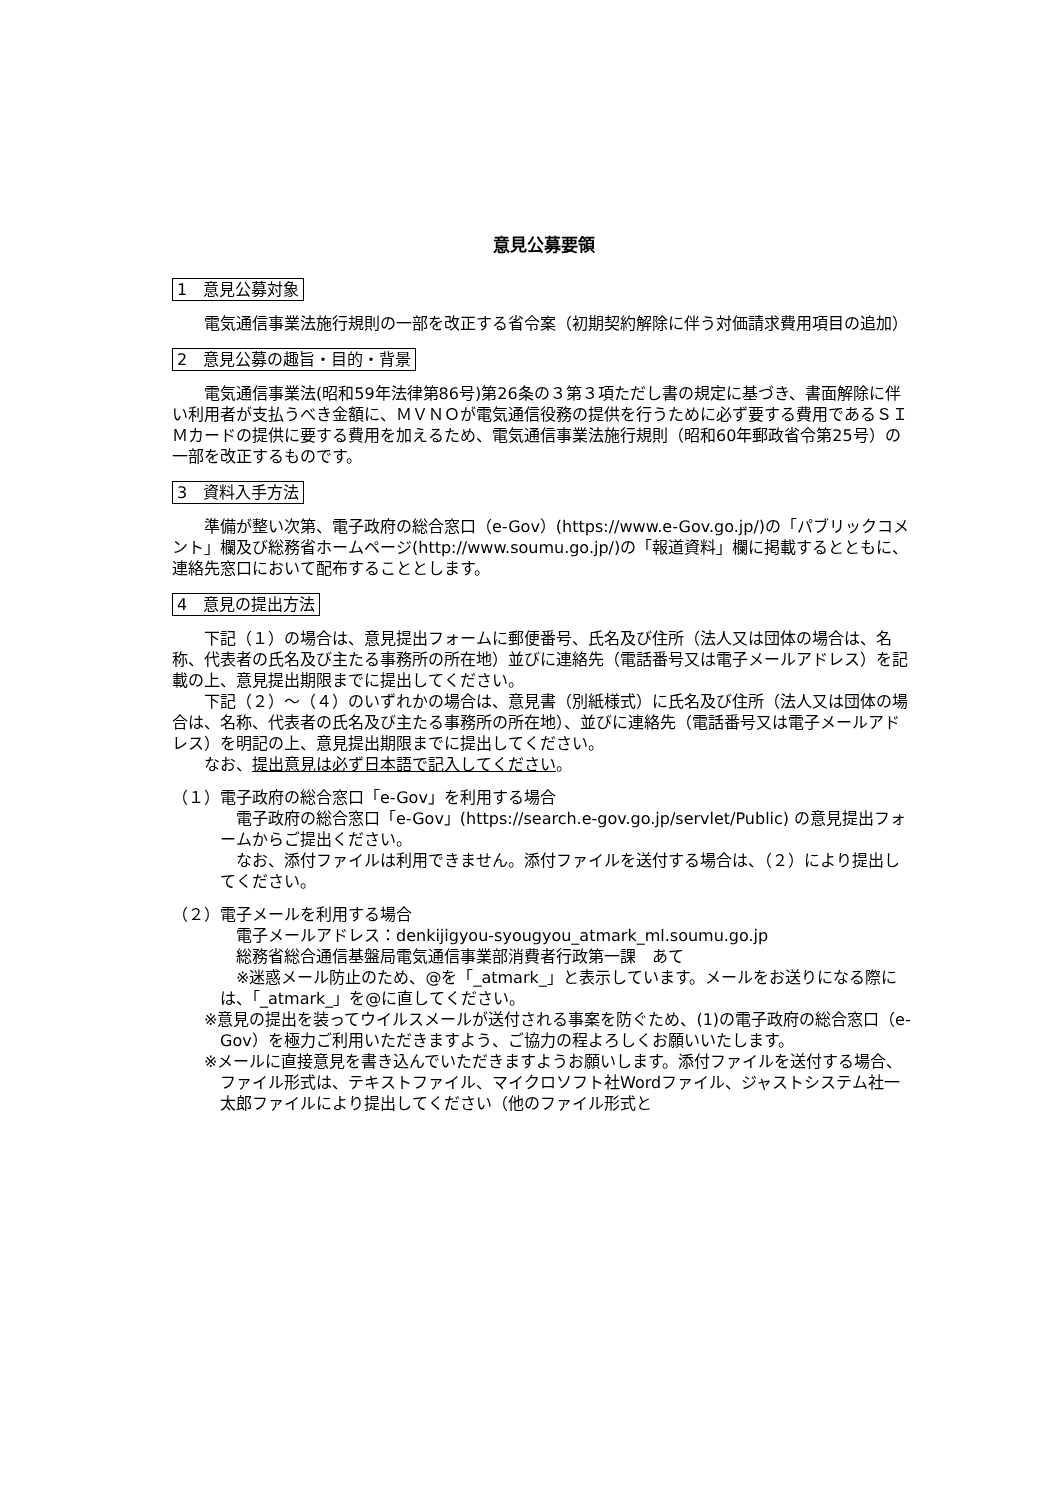意見公募要領
1　意見公募対象
電気通信事業法施行規則の一部を改正する省令案（初期契約解除に伴う対価請求費用項目の追加）
2　意見公募の趣旨・目的・背景
電気通信事業法(昭和59年法律第86号)第26条の３第３項ただし書の規定に基づき、書面解除に伴い利用者が支払うべき金額に、ＭＶＮＯが電気通信役務の提供を行うために必ず要する費用であるＳＩＭカードの提供に要する費用を加えるため、電気通信事業法施行規則（昭和60年郵政省令第25号）の一部を改正するものです。
3　資料入手方法
準備が整い次第、電子政府の総合窓口（e-Gov）(https://www.e-Gov.go.jp/)の「パブリックコメント」欄及び総務省ホームページ(http://www.soumu.go.jp/)の「報道資料」欄に掲載するとともに、連絡先窓口において配布することとします。
4　意見の提出方法
下記（１）の場合は、意見提出フォームに郵便番号、氏名及び住所（法人又は団体の場合は、名称、代表者の氏名及び主たる事務所の所在地）並びに連絡先（電話番号又は電子メールアドレス）を記載の上、意見提出期限までに提出してください。
下記（２）～（４）のいずれかの場合は、意見書（別紙様式）に氏名及び住所（法人又は団体の場合は、名称、代表者の氏名及び主たる事務所の所在地）、並びに連絡先（電話番号又は電子メールアドレス）を明記の上、意見提出期限までに提出してください。
なお、提出意見は必ず日本語で記入してください。
（１）電子政府の総合窓口「e-Gov」を利用する場合
　電子政府の総合窓口「e-Gov」(https://search.e-gov.go.jp/servlet/Public) の意見提出フォームからご提出ください。
　なお、添付ファイルは利用できません。添付ファイルを送付する場合は、（２）により提出してください。
（２）電子メールを利用する場合
　電子メールアドレス：denkijigyou-syougyou_atmark_ml.soumu.go.jp
　総務省総合通信基盤局電気通信事業部消費者行政第一課　あて
　※迷惑メール防止のため、@を「_atmark_」と表示しています。メールをお送りになる際には、「_atmark_」を@に直してください。
※意見の提出を装ってウイルスメールが送付される事案を防ぐため、(1)の電子政府の総合窓口（e-Gov）を極力ご利用いただきますよう、ご協力の程よろしくお願いいたします。
※メールに直接意見を書き込んでいただきますようお願いします。添付ファイルを送付する場合、ファイル形式は、テキストファイル、マイクロソフト社Wordファイル、ジャストシステム社一太郎ファイルにより提出してください（他のファイル形式と